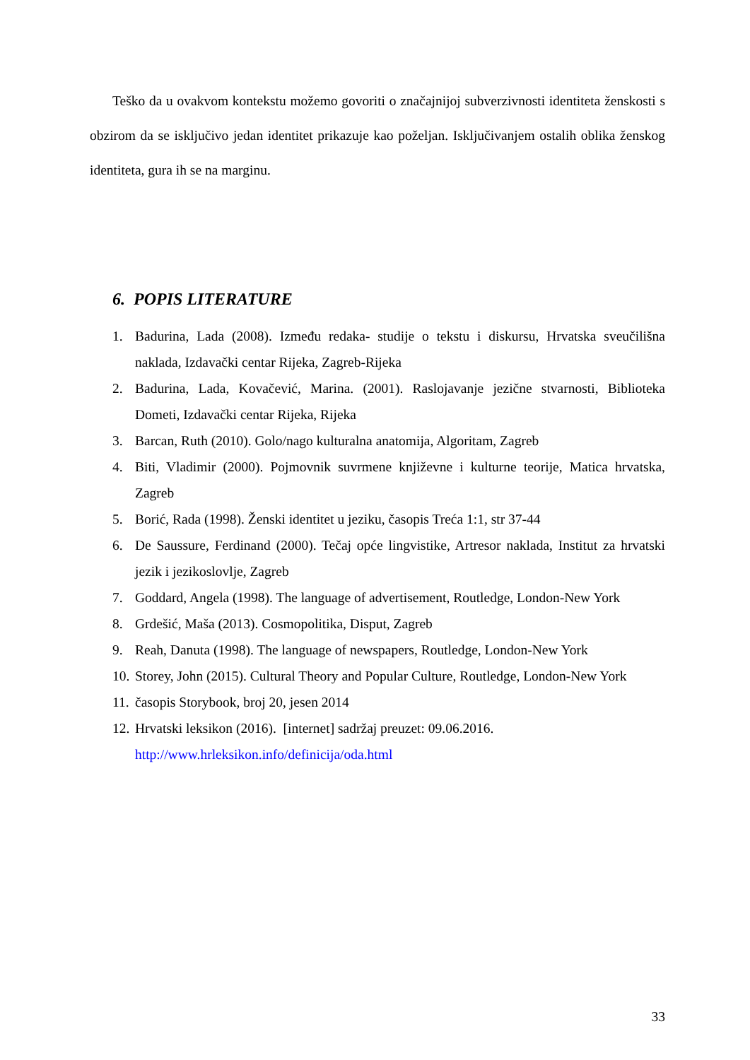Teško da u ovakvom kontekstu možemo govoriti o značajnijoj subverzivnosti identiteta ženskosti s obzirom da se isključivo jedan identitet prikazuje kao poželjan. Isključivanjem ostalih oblika ženskog identiteta, gura ih se na marginu.
6. POPIS LITERATURE
1. Badurina, Lada (2008). Između redaka- studije o tekstu i diskursu, Hrvatska sveučilišna naklada, Izdavački centar Rijeka, Zagreb-Rijeka
2. Badurina, Lada, Kovačević, Marina. (2001). Raslojavanje jezične stvarnosti, Biblioteka Dometi, Izdavački centar Rijeka, Rijeka
3. Barcan, Ruth (2010). Golo/nago kulturalna anatomija, Algoritam, Zagreb
4. Biti, Vladimir (2000). Pojmovnik suvrmene književne i kulturne teorije, Matica hrvatska, Zagreb
5. Borić, Rada (1998). Ženski identitet u jeziku, časopis Treća 1:1, str 37-44
6. De Saussure, Ferdinand (2000). Tečaj opće lingvistike, Artresor naklada, Institut za hrvatski jezik i jezikoslovlje, Zagreb
7. Goddard, Angela (1998). The language of advertisement, Routledge, London-New York
8. Grdešić, Maša (2013). Cosmopolitika, Disput, Zagreb
9. Reah, Danuta (1998). The language of newspapers, Routledge, London-New York
10. Storey, John (2015). Cultural Theory and Popular Culture, Routledge, London-New York
11. časopis Storybook, broj 20, jesen 2014
12. Hrvatski leksikon (2016). [internet] sadržaj preuzet: 09.06.2016.
http://www.hrleksikon.info/definicija/oda.html
33